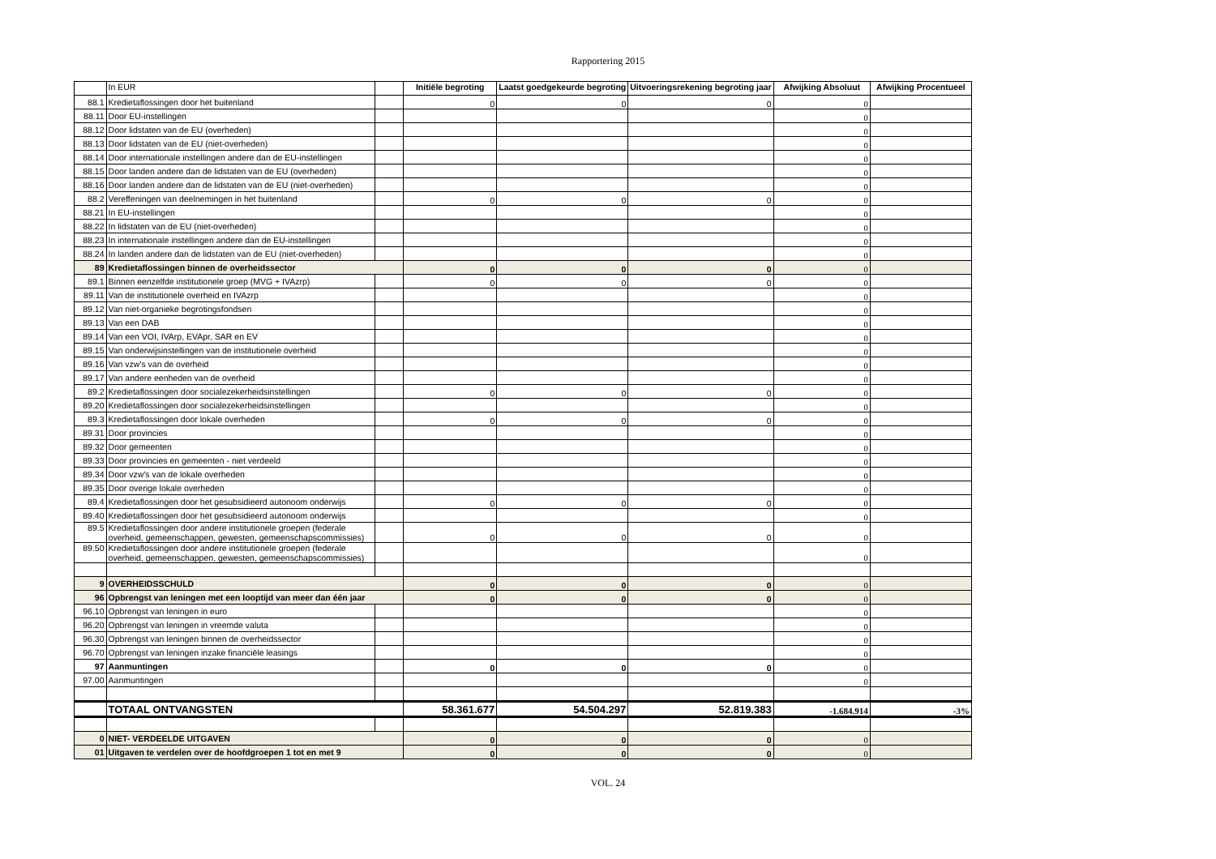Rapportering 2015
| | In EUR | | Initiële begroting | Laatst goedgekeurde begroting | Uitvoeringsrekening begroting jaar | Afwijking Absoluut | Afwijking Procentueel |
| --- | --- | --- | --- | --- | --- | --- | --- |
| 88.1 | Kredietaflossingen door het buitenland | | 0 | 0 | 0 | 0 | |
| 88.11 | Door EU-instellingen | | | | | 0 | |
| 88.12 | Door lidstaten van de EU (overheden) | | | | | 0 | |
| 88.13 | Door lidstaten van de EU (niet-overheden) | | | | | 0 | |
| 88.14 | Door internationale instellingen andere dan de EU-instellingen | | | | | 0 | |
| 88.15 | Door landen andere dan de lidstaten van de EU (overheden) | | | | | 0 | |
| 88.16 | Door landen andere dan de lidstaten van de EU (niet-overheden) | | | | | 0 | |
| 88.2 | Vereffeningen van deelnemingen in het buitenland | | 0 | 0 | 0 | 0 | |
| 88.21 | In EU-instellingen | | | | | 0 | |
| 88.22 | In lidstaten van de EU (niet-overheden) | | | | | 0 | |
| 88.23 | In internationale instellingen andere dan de EU-instellingen | | | | | 0 | |
| 88.24 | In landen andere dan de lidstaten van de EU (niet-overheden) | | | | | 0 | |
| 89 | Kredietaflossingen binnen de overheidssector | | 0 | 0 | 0 | 0 | |
| 89.1 | Binnen eenzelfde institutionele groep (MVG + IVAzrp) | | 0 | 0 | 0 | 0 | |
| 89.11 | Van de institutionele overheid en IVAzrp | | | | | 0 | |
| 89.12 | Van niet-organieke begrotingsfondsen | | | | | 0 | |
| 89.13 | Van een DAB | | | | | 0 | |
| 89.14 | Van een VOI, IVArp, EVApr, SAR en EV | | | | | 0 | |
| 89.15 | Van onderwijsinstellingen van de institutionele overheid | | | | | 0 | |
| 89.16 | Van vzw's van de overheid | | | | | 0 | |
| 89.17 | Van andere eenheden van de overheid | | | | | 0 | |
| 89.2 | Kredietaflossingen door socialezekerheidsinstellingen | | 0 | 0 | 0 | 0 | |
| 89.20 | Kredietaflossingen door socialezekerheidsinstellingen | | | | | 0 | |
| 89.3 | Kredietaflossingen door lokale overheden | | 0 | 0 | 0 | 0 | |
| 89.31 | Door provincies | | | | | 0 | |
| 89.32 | Door gemeenten | | | | | 0 | |
| 89.33 | Door provincies en gemeenten - niet verdeeld | | | | | 0 | |
| 89.34 | Door vzw's van de lokale overheden | | | | | 0 | |
| 89.35 | Door overige lokale overheden | | | | | 0 | |
| 89.4 | Kredietaflossingen door het gesubsidieerd autonoom onderwijs | | 0 | 0 | 0 | 0 | |
| 89.40 | Kredietaflossingen door het gesubsidieerd autonoom onderwijs | | | | | 0 | |
| 89.5 | Kredietaflossingen door andere institutionele groepen (federale overheid, gemeenschappen, gewesten, gemeenschapscommissies) | | 0 | 0 | 0 | 0 | |
| 89.50 | Kredietaflossingen door andere institutionele groepen (federale overheid, gemeenschappen, gewesten, gemeenschapscommissies) | | | | | 0 | |
| 9 | OVERHEIDSSCHULD | | 0 | 0 | 0 | 0 | |
| 96 | Opbrengst van leningen met een looptijd van meer dan één jaar | | 0 | 0 | 0 | 0 | |
| 96.10 | Opbrengst van leningen in euro | | | | | 0 | |
| 96.20 | Opbrengst van leningen in vreemde valuta | | | | | 0 | |
| 96.30 | Opbrengst van leningen binnen de overheidssector | | | | | 0 | |
| 96.70 | Opbrengst van leningen inzake financiële leasings | | | | | 0 | |
| 97 | Aanmuntingen | | 0 | 0 | 0 | 0 | |
| 97.00 | Aanmuntingen | | | | | 0 | |
| | TOTAAL ONTVANGSTEN | | 58.361.677 | 54.504.297 | 52.819.383 | -1.684.914 | -3% |
| 0 | NIET- VERDEELDE UITGAVEN | | 0 | 0 | 0 | 0 | |
| 01 | Uitgaven te verdelen over de hoofdgroepen 1 tot en met 9 | | 0 | 0 | 0 | 0 | |
VOL. 24